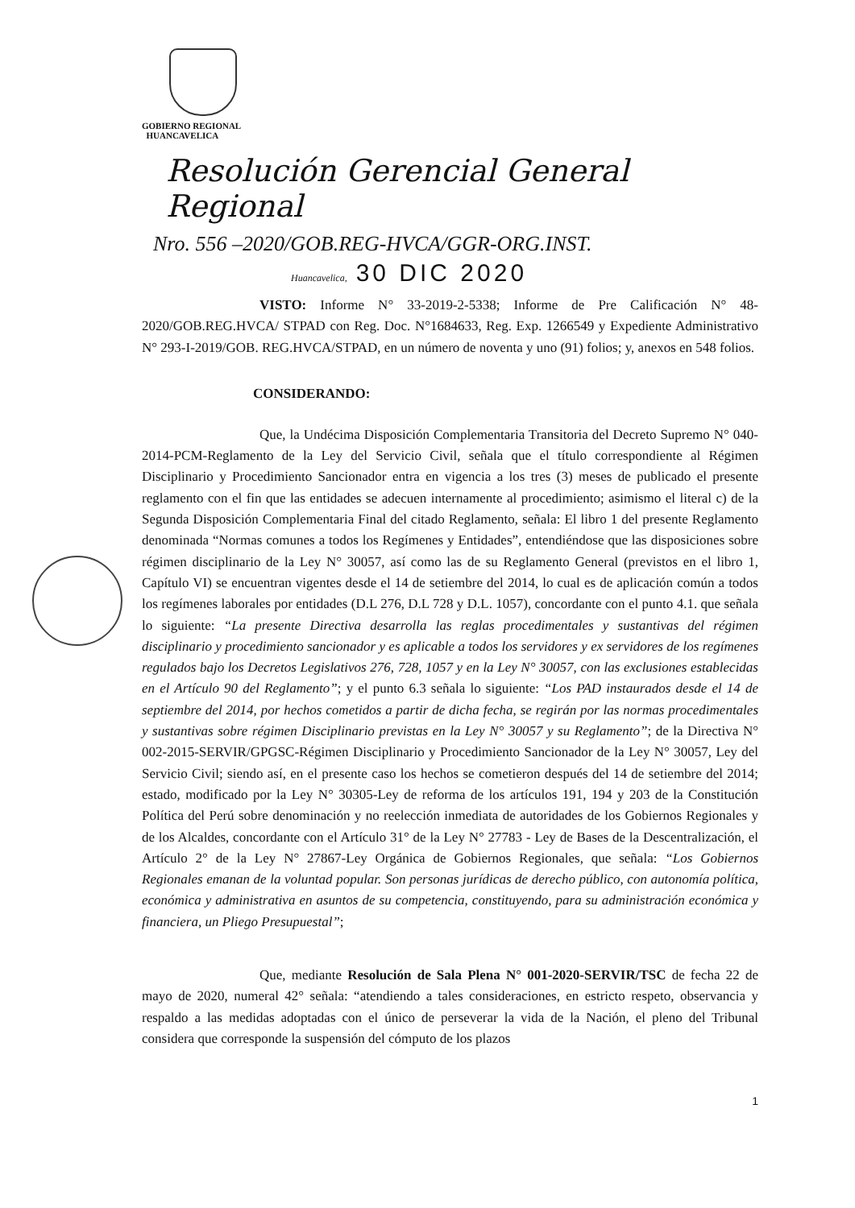GOBIERNO REGIONAL
HUANCAVELICA
Resolución Gerencial General Regional
Nro. 556 –2020/GOB.REG-HVCA/GGR-ORG.INST.
Huancavelica, 30 DIC 2020
VISTO: Informe N° 33-2019-2-5338; Informe de Pre Calificación N° 48-2020/GOB.REG.HVCA/ STPAD con Reg. Doc. N°1684633, Reg. Exp. 1266549 y Expediente Administrativo N° 293-I-2019/GOB. REG.HVCA/STPAD, en un número de noventa y uno (91) folios; y, anexos en 548 folios.
CONSIDERANDO:
Que, la Undécima Disposición Complementaria Transitoria del Decreto Supremo N° 040-2014-PCM-Reglamento de la Ley del Servicio Civil, señala que el título correspondiente al Régimen Disciplinario y Procedimiento Sancionador entra en vigencia a los tres (3) meses de publicado el presente reglamento con el fin que las entidades se adecuen internamente al procedimiento; asimismo el literal c) de la Segunda Disposición Complementaria Final del citado Reglamento, señala: El libro 1 del presente Reglamento denominada “Normas comunes a todos los Regímenes y Entidades”, entendiéndose que las disposiciones sobre régimen disciplinario de la Ley N° 30057, así como las de su Reglamento General (previstos en el libro 1, Capítulo VI) se encuentran vigentes desde el 14 de setiembre del 2014, lo cual es de aplicación común a todos los regímenes laborales por entidades (D.L 276, D.L 728 y D.L. 1057), concordante con el punto 4.1. que señala lo siguiente: “La presente Directiva desarrolla las reglas procedimentales y sustantivas del régimen disciplinario y procedimiento sancionador y es aplicable a todos los servidores y ex servidores de los regímenes regulados bajo los Decretos Legislativos 276, 728, 1057 y en la Ley N° 30057, con las exclusiones establecidas en el Artículo 90 del Reglamento”; y el punto 6.3 señala lo siguiente: “Los PAD instaurados desde el 14 de septiembre del 2014, por hechos cometidos a partir de dicha fecha, se regirán por las normas procedimentales y sustantivas sobre régimen Disciplinario previstas en la Ley N° 30057 y su Reglamento”; de la Directiva N° 002-2015-SERVIR/GPGSC-Régimen Disciplinario y Procedimiento Sancionador de la Ley N° 30057, Ley del Servicio Civil; siendo así, en el presente caso los hechos se cometieron después del 14 de setiembre del 2014; estado, modificado por la Ley N° 30305-Ley de reforma de los artículos 191, 194 y 203 de la Constitución Política del Perú sobre denominación y no reelección inmediata de autoridades de los Gobiernos Regionales y de los Alcaldes, concordante con el Artículo 31° de la Ley N° 27783 - Ley de Bases de la Descentralización, el Artículo 2° de la Ley N° 27867-Ley Orgánica de Gobiernos Regionales, que señala: “Los Gobiernos Regionales emanan de la voluntad popular. Son personas jurídicas de derecho público, con autonomía política, económica y administrativa en asuntos de su competencia, constituyendo, para su administración económica y financiera, un Pliego Presupuestal”;
Que, mediante Resolución de Sala Plena N° 001-2020-SERVIR/TSC de fecha 22 de mayo de 2020, numeral 42° señala: “atendiendo a tales consideraciones, en estricto respeto, observancia y respaldo a las medidas adoptadas con el único de perseverar la vida de la Nación, el pleno del Tribunal considera que corresponde la suspensión del cómputo de los plazos
1